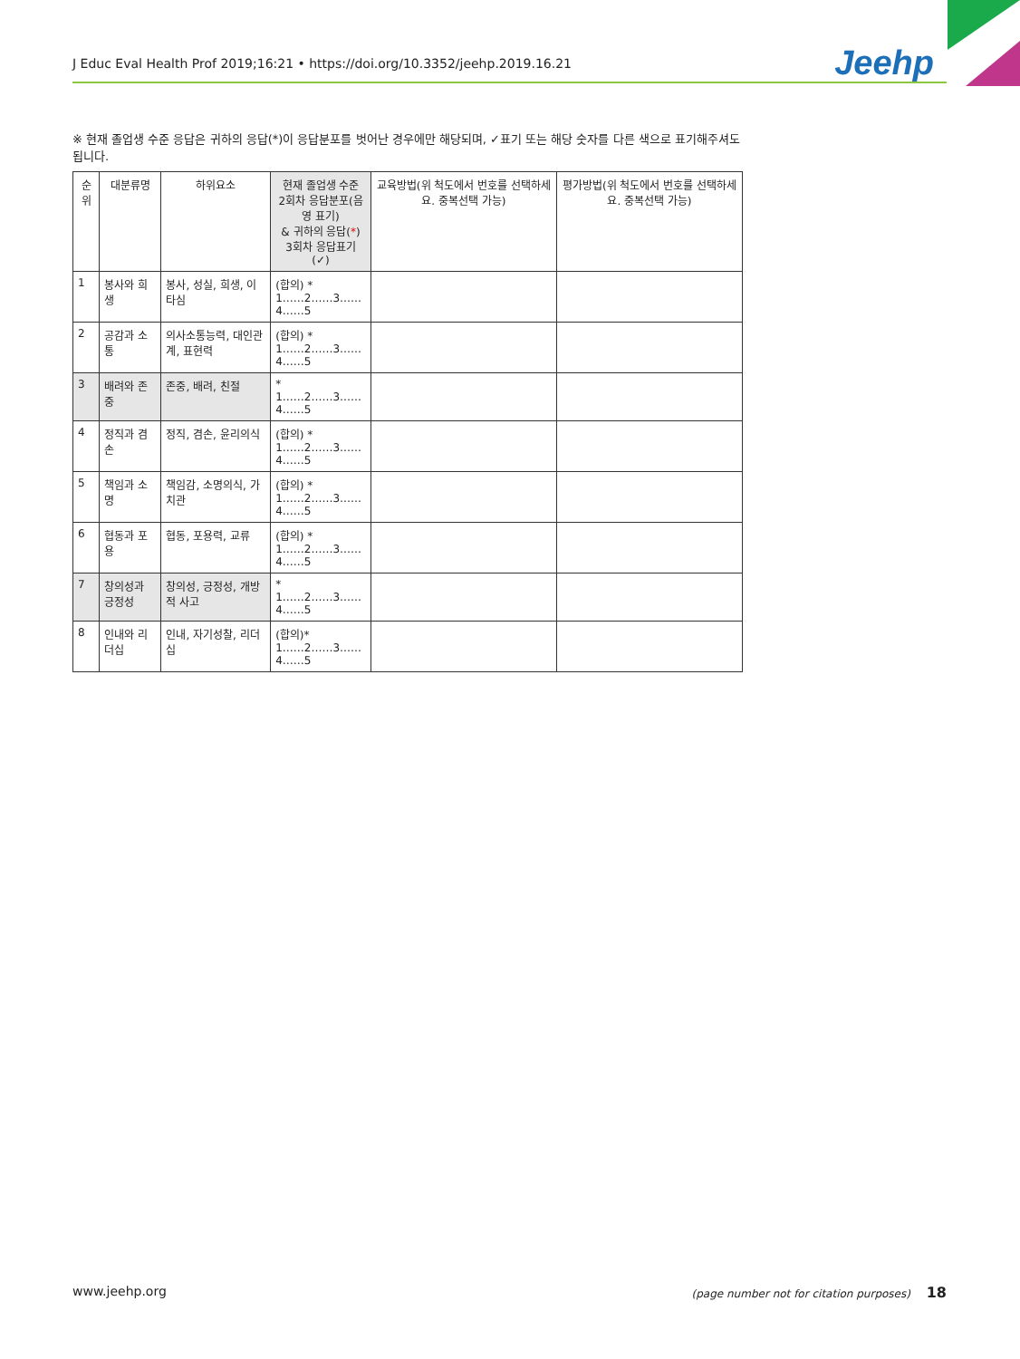J Educ Eval Health Prof 2019;16:21 • https://doi.org/10.3352/jeehp.2019.16.21 Jeehp
※ 현재 졸업생 수준 응답은 귀하의 응답(*)이 응답분포를 벗어난 경우에만 해당되며, ✓표기 또는 해당 숫자를 다른 색으로 표기해주셔도 됩니다.
| 순위 | 대분류명 | 하위요소 | 현재 졸업생 수준 2회차 응답분포(음영 표기) & 귀하의 응답( * ) 3회차 응답표기 (✓) | 교육방법(위 척도에서 번호를 선택하세요. 중복선택 가능) | 평가방법(위 척도에서 번호를 선택하세요. 중복선택 가능) |
| --- | --- | --- | --- | --- | --- |
| 1 | 봉사와 희생 | 봉사, 성실, 희생, 이타심 | (합의) * 1……2……3……4……5 | | |
| 2 | 공감과 소통 | 의사소통능력, 대인관계, 표현력 | (합의) * 1……2……3……4……5 | | |
| 3 | 배려와 존중 | 존중, 배려, 친절 | * 1……2……3……4……5 | | |
| 4 | 정직과 겸손 | 정직, 겸손, 윤리의식 | (합의) * 1……2……3……4……5 | | |
| 5 | 책임과 소명 | 책임감, 소명의식, 가치관 | (합의) * 1……2……3……4……5 | | |
| 6 | 협동과 포용 | 협동, 포용력, 교류 | (합의) * 1……2……3……4……5 | | |
| 7 | 창의성과 긍정성 | 창의성, 긍정성, 개방적 사고 | * 1……2……3……4……5 | | |
| 8 | 인내와 리더십 | 인내, 자기성찰, 리더십 | (합의)* 1……2……3……4……5 | | |
www.jeehp.org (page number not for citation purposes) 18